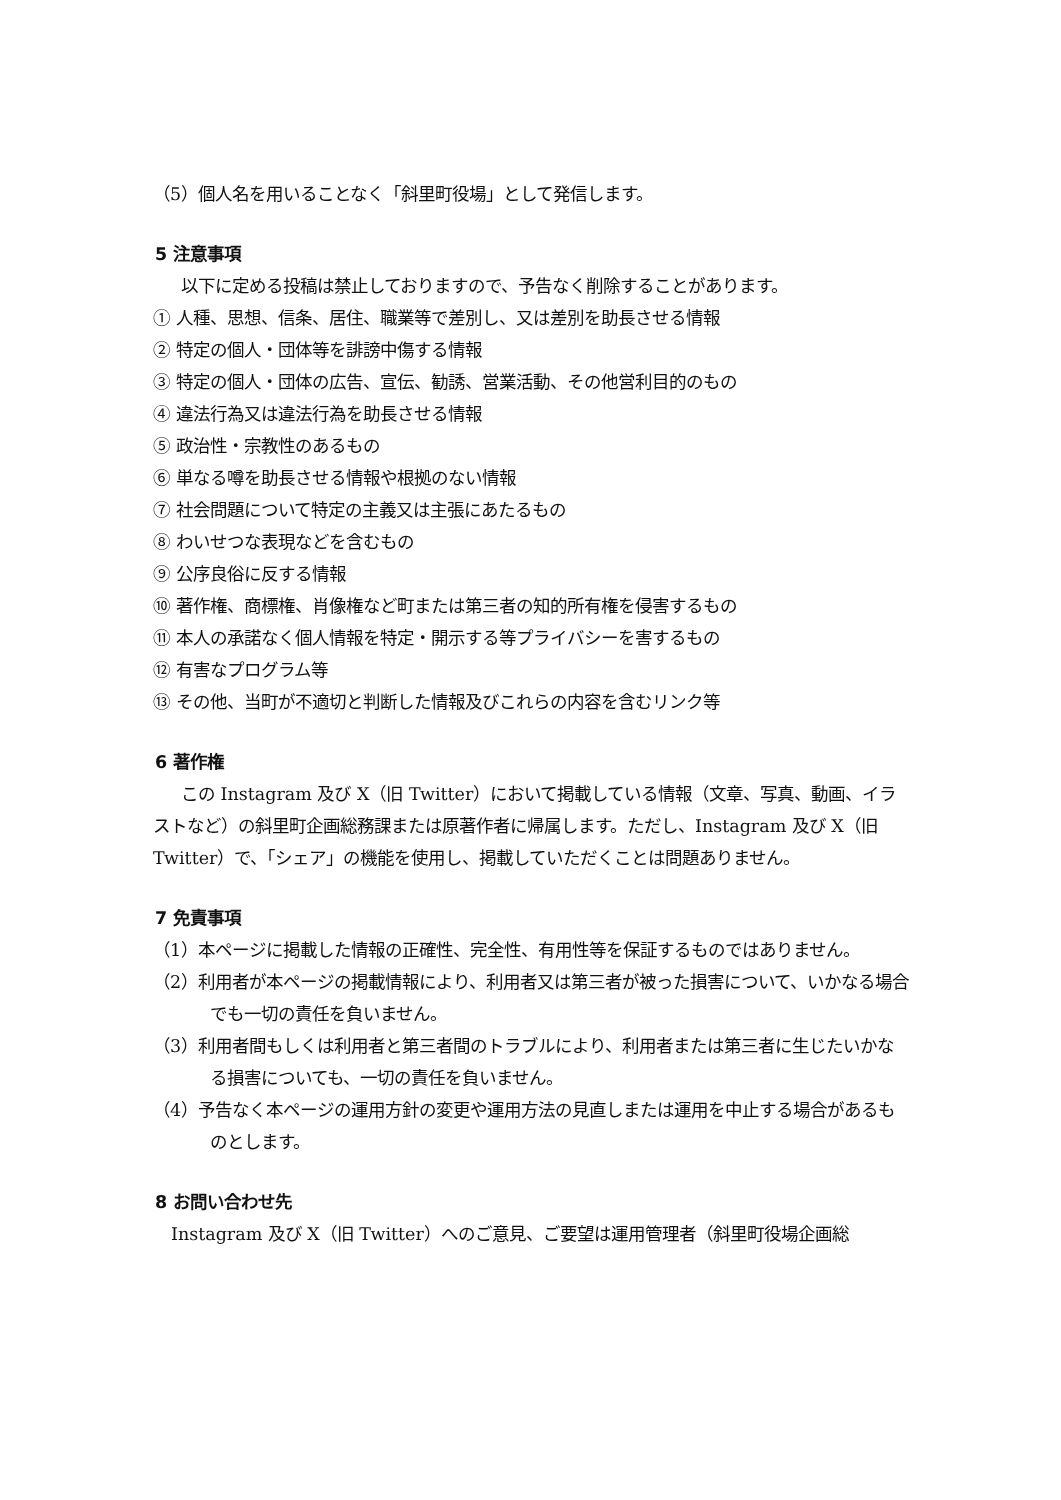（5）個人名を用いることなく「斜里町役場」として発信します。
5 注意事項
以下に定める投稿は禁止しておりますので、予告なく削除することがあります。
① 人種、思想、信条、居住、職業等で差別し、又は差別を助長させる情報
② 特定の個人・団体等を誹謗中傷する情報
③ 特定の個人・団体の広告、宣伝、勧誘、営業活動、その他営利目的のもの
④ 違法行為又は違法行為を助長させる情報
⑤ 政治性・宗教性のあるもの
⑥ 単なる噂を助長させる情報や根拠のない情報
⑦ 社会問題について特定の主義又は主張にあたるもの
⑧ わいせつな表現などを含むもの
⑨ 公序良俗に反する情報
⑩ 著作権、商標権、肖像権など町または第三者の知的所有権を侵害するもの
⑪ 本人の承諾なく個人情報を特定・開示する等プライバシーを害するもの
⑫ 有害なプログラム等
⑬ その他、当町が不適切と判断した情報及びこれらの内容を含むリンク等
6 著作権
この Instagram 及び X（旧 Twitter）において掲載している情報（文章、写真、動画、イラストなど）の斜里町企画総務課または原著作者に帰属します。ただし、Instagram 及び X（旧 Twitter）で、「シェア」の機能を使用し、掲載していただくことは問題ありません。
7 免責事項
（1）本ページに掲載した情報の正確性、完全性、有用性等を保証するものではありません。
（2）利用者が本ページの掲載情報により、利用者又は第三者が被った損害について、いかなる場合でも一切の責任を負いません。
（3）利用者間もしくは利用者と第三者間のトラブルにより、利用者または第三者に生じたいかなる損害についても、一切の責任を負いません。
（4）予告なく本ページの運用方針の変更や運用方法の見直しまたは運用を中止する場合があるものとします。
8 お問い合わせ先
Instagram 及び X（旧 Twitter）へのご意見、ご要望は運用管理者（斜里町役場企画総